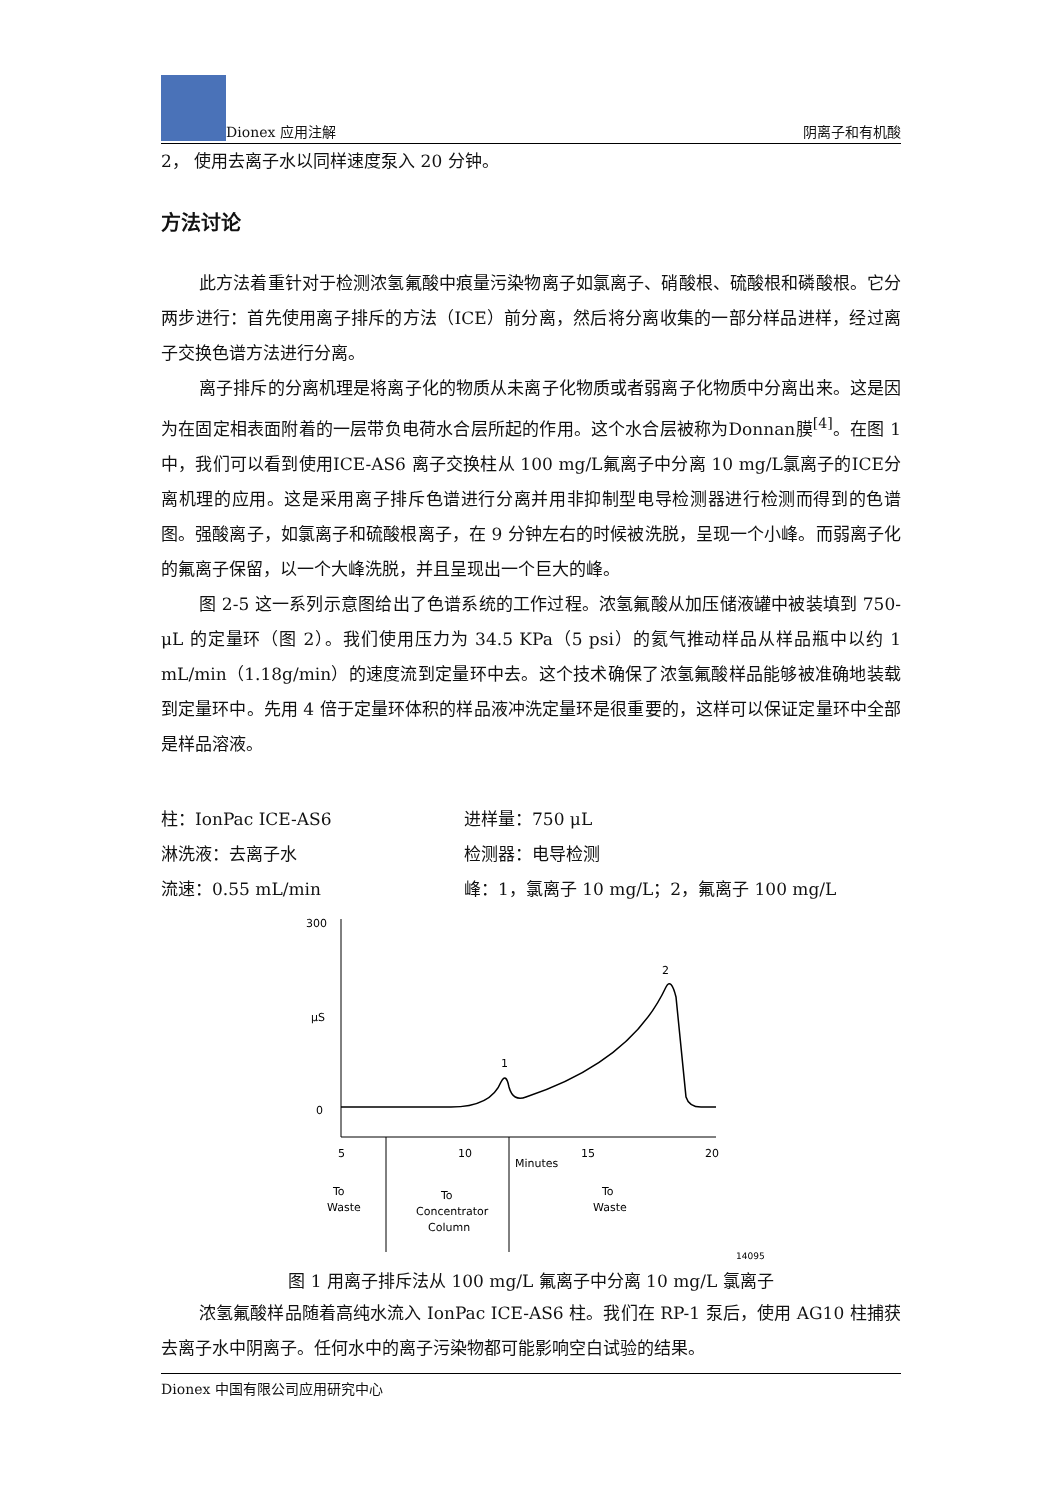Dionex 应用注解 阴离子和有机酸
2， 使用去离子水以同样速度泵入 20 分钟。
方法讨论
此方法着重针对于检测浓氢氟酸中痕量污染物离子如氯离子、硝酸根、硫酸根和磷酸根。它分两步进行：首先使用离子排斥的方法（ICE）前分离，然后将分离收集的一部分样品进样，经过离子交换色谱方法进行分离。
离子排斥的分离机理是将离子化的物质从未离子化物质或者弱离子化物质中分离出来。这是因为在固定相表面附着的一层带负电荷水合层所起的作用。这个水合层被称为Donnan膜<sup>[4]</sup>。在图 1 中，我们可以看到使用ICE-AS6 离子交换柱从 100 mg/L氟离子中分离 10 mg/L氯离子的ICE分离机理的应用。这是采用离子排斥色谱进行分离并用非抑制型电导检测器进行检测而得到的色谱图。强酸离子，如氯离子和硫酸根离子，在 9 分钟左右的时候被洗脱，呈现一个小峰。而弱离子化的氟离子保留，以一个大峰洗脱，并且呈现出一个巨大的峰。
图 2-5 这一系列示意图给出了色谱系统的工作过程。浓氢氟酸从加压储液罐中被装填到 750-μL 的定量环（图 2）。我们使用压力为 34.5 KPa（5 psi）的氦气推动样品从样品瓶中以约 1 mL/min（1.18g/min）的速度流到定量环中去。这个技术确保了浓氢氟酸样品能够被准确地装载到定量环中。先用 4 倍于定量环体积的样品液冲洗定量环是很重要的，这样可以保证定量环中全部是样品溶液。
柱：IonPac ICE-AS6
进样量：750 μL
淋洗液：去离子水
检测器：电导检测
流速：0.55 mL/min
峰：1，氯离子 10 mg/L；2，氟离子 100 mg/L
300
μS
0
1
2
5
10
15
20
Minutes
To
Waste
To
Concentrator
Column
To
Waste
14095
图 1 用离子排斥法从 100 mg/L 氟离子中分离 10 mg/L 氯离子
浓氢氟酸样品随着高纯水流入 IonPac ICE-AS6 柱。我们在 RP-1 泵后，使用 AG10 柱捕获去离子水中阴离子。任何水中的离子污染物都可能影响空白试验的结果。
Dionex 中国有限公司应用研究中心